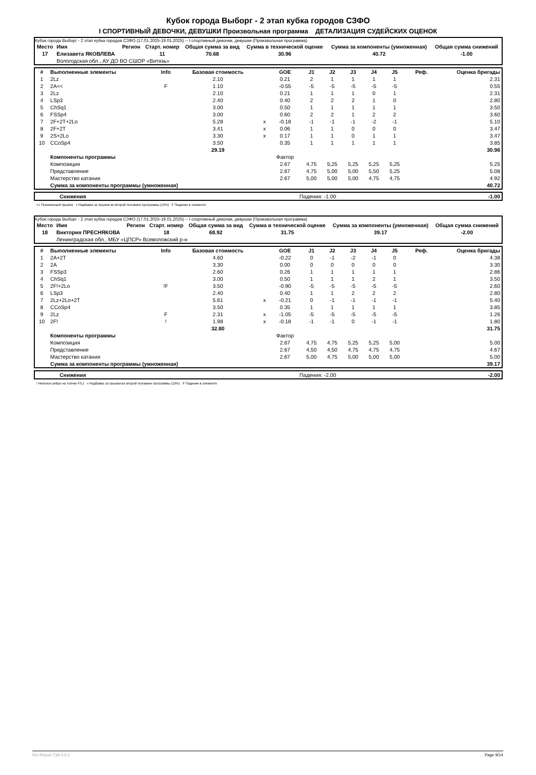Кубок города Выборг - 2 этап кубка городов СЗФО
I СПОРТИВНЫЙ ДЕВОЧКИ, ДЕВУШКИ Произвольная программа ДЕТАЛИЗАЦИЯ СУДЕЙСКИХ ОЦЕНОК
Кубок города Выборг - 2 этап кубка городов СЗФО (17.01.2025-19.01.2025) -- I спортивный девочки, девушки (Произвольная программа)
| Место | Имя | Регион | Старт. номер | Общая сумма за вид | Сумма в технической оценке | Сумма за компоненты (умноженная) | Общая сумма снижений |
| --- | --- | --- | --- | --- | --- | --- | --- |
| 17 | Елизавета ЯКОВЛЕВА | | 11 | 70.68 | 30.96 | 40.72 | -1.00 |
| | Вологодская обл., АУ ДО ВО СШОР «Витязь» | | | | | | |
| # | Выполненные элементы | Info | Базовая стоимость | | GOE | J1 | J2 | J3 | J4 | J5 | Реф. | Оценка бригады |
| --- | --- | --- | --- | --- | --- | --- | --- | --- | --- | --- | --- | --- |
| 1 | 2Lz | | 2.10 | | 0.21 | 2 | 1 | 1 | 1 | 1 | | 2.31 |
| 2 | 2A<< | F | 1.10 | | -0.55 | -5 | -5 | -5 | -5 | -5 | | 0.55 |
| 3 | 2Lz | | 2.10 | | 0.21 | 1 | 1 | 1 | 0 | 1 | | 2.31 |
| 4 | LSp3 | | 2.40 | | 0.40 | 2 | 2 | 2 | 1 | 0 | | 2.80 |
| 5 | ChSq1 | | 3.00 | | 0.50 | 1 | 1 | 1 | 1 | 1 | | 3.50 |
| 6 | FSSp4 | | 3.00 | | 0.60 | 2 | 2 | 1 | 2 | 2 | | 3.60 |
| 7 | 2F+2T+2Lo | | 5.28 | x | -0.18 | -1 | -1 | -1 | -2 | -1 | | 5.10 |
| 8 | 2F+2T | | 3.41 | x | 0.06 | 1 | 1 | 0 | 0 | 0 | | 3.47 |
| 9 | 2S+2Lo | | 3.30 | x | 0.17 | 1 | 1 | 0 | 1 | 1 | | 3.47 |
| 10 | CCoSp4 | | 3.50 | | 0.35 | 1 | 1 | 1 | 1 | 1 | | 3.85 |
| | | | 29.19 | | | | | | | | | 30.96 |
| | Компоненты программы | | | | Фактор | | | | | | | |
| | Композиция | | | | 2.67 | 4,75 | 5,25 | 5,25 | 5,25 | 5,25 | | 5.25 |
| | Представление | | | | 2.67 | 4,75 | 5,00 | 5,00 | 5,50 | 5,25 | | 5.08 |
| | Мастерство катания | | | | 2.67 | 5,00 | 5,00 | 5,00 | 4,75 | 4,75 | | 4.92 |
| | Сумма за компоненты программы (умноженная) | | | | | | | | | | | 40.72 |
| | Снижения | Падения: -1.00 | -1.00 |
<< Пониженный прыжок x Надбавка за прыжки во второй половине программы (10%) F Падение в элементе
Кубок города Выборг - 2 этап кубка городов СЗФО (17.01.2025-19.01.2025) -- I спортивный девочки, девушки (Произвольная программа)
| Место | Имя | Регион | Старт. номер | Общая сумма за вид | Сумма в технической оценке | Сумма за компоненты (умноженная) | Общая сумма снижений |
| --- | --- | --- | --- | --- | --- | --- | --- |
| 18 | Виктория ПРЕСНЯКОВА | | 18 | 68.92 | 31.75 | 39.17 | -2.00 |
| | Ленинградская обл., МБУ «ЦПСР» Всеволожский р-н | | | | | | |
| # | Выполненные элементы | Info | Базовая стоимость | | GOE | J1 | J2 | J3 | J4 | J5 | Реф. | Оценка бригады |
| --- | --- | --- | --- | --- | --- | --- | --- | --- | --- | --- | --- | --- |
| 1 | 2A+2T | | 4.60 | | -0.22 | 0 | -1 | -2 | -1 | 0 | | 4.38 |
| 2 | 2A | | 3.30 | | 0.00 | 0 | 0 | 0 | 0 | 0 | | 3.30 |
| 3 | FSSp3 | | 2.60 | | 0.26 | 1 | 1 | 1 | 1 | 1 | | 2.86 |
| 4 | ChSq1 | | 3.00 | | 0.50 | 1 | 1 | 1 | 2 | 1 | | 3.50 |
| 5 | 2F!+2Lo | !F | 3.50 | | -0.90 | -5 | -5 | -5 | -5 | -5 | | 2.60 |
| 6 | LSp3 | | 2.40 | | 0.40 | 1 | 1 | 2 | 2 | 2 | | 2.80 |
| 7 | 2Lz+2Lo+2T | | 5.61 | x | -0.21 | 0 | -1 | -1 | -1 | -1 | | 5.40 |
| 8 | CCoSp4 | | 3.50 | | 0.35 | 1 | 1 | 1 | 1 | 1 | | 3.85 |
| 9 | 2Lz | F | 2.31 | x | -1.05 | -5 | -5 | -5 | -5 | -5 | | 1.26 |
| 10 | 2F! | ! | 1.98 | x | -0.18 | -1 | -1 | 0 | -1 | -1 | | 1.80 |
| | | | 32.80 | | | | | | | | | 31.75 |
| | Компоненты программы | | | | Фактор | | | | | | | |
| | Композиция | | | | 2.67 | 4,75 | 4,75 | 5,25 | 5,25 | 5,00 | | 5.00 |
| | Представление | | | | 2.67 | 4,50 | 4,50 | 4,75 | 4,75 | 4,75 | | 4.67 |
| | Мастерство катания | | | | 2.67 | 5,00 | 4,75 | 5,00 | 5,00 | 5,00 | | 5.00 |
| | Сумма за компоненты программы (умноженная) | | | | | | | | | | | 39.17 |
| | Снижения | Падения: -2.00 | -2.00 |
! Неясное ребро на толчке F/Lz x Надбавка за прыжки во второй половине программы (10%) F Падение в элементе
RU-Report 73A 0.0.1 Page 9/14